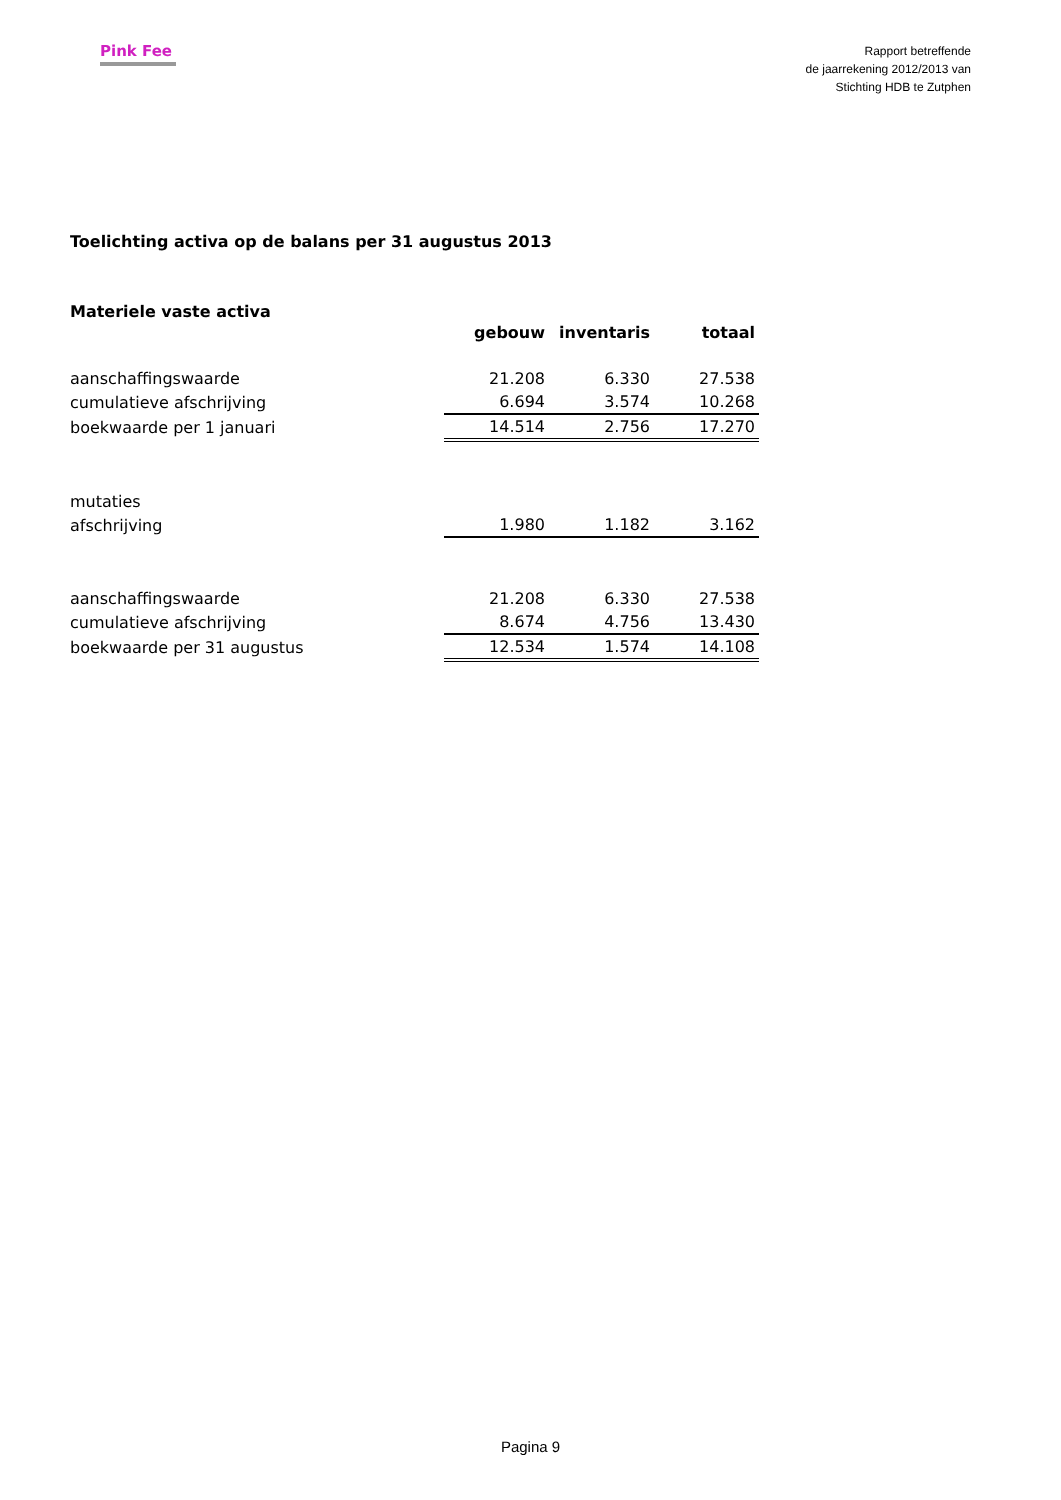Pink Fee
Rapport betreffende
de jaarrekening 2012/2013 van
Stichting HDB te Zutphen
Toelichting activa op de balans per 31 augustus 2013
Materiele vaste activa
| | gebouw | inventaris | totaal |
| aanschaffingswaarde | 21.208 | 6.330 | 27.538 |
| cumulatieve afschrijving | 6.694 | 3.574 | 10.268 |
| boekwaarde per 1 januari | 14.514 | 2.756 | 17.270 |
| mutaties | | | |
| afschrijving | 1.980 | 1.182 | 3.162 |
| aanschaffingswaarde | 21.208 | 6.330 | 27.538 |
| cumulatieve afschrijving | 8.674 | 4.756 | 13.430 |
| boekwaarde per 31 augustus | 12.534 | 1.574 | 14.108 |
Pagina 9